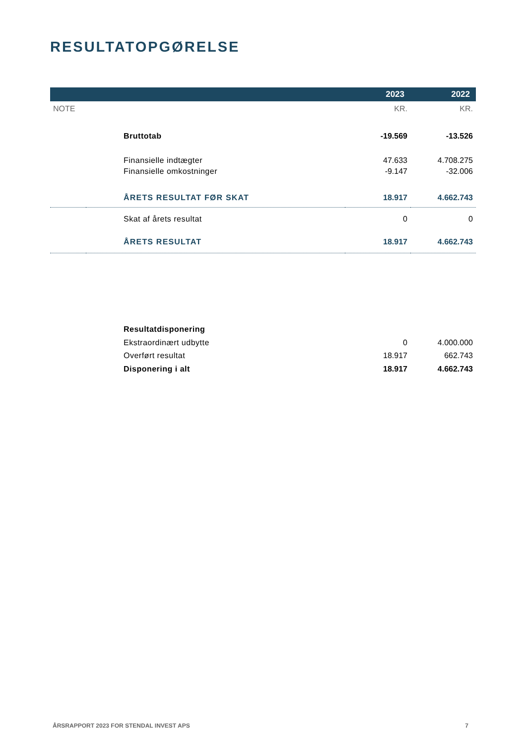RESULTATOPGØRELSE
| | | 2023 | 2022 |
| --- | --- | --- | --- |
| NOTE | | KR. | KR. |
| | Bruttotab | -19.569 | -13.526 |
| | Finansielle indtægter | 47.633 | 4.708.275 |
| | Finansielle omkostninger | -9.147 | -32.006 |
| | ÅRETS RESULTAT FØR SKAT | 18.917 | 4.662.743 |
| | Skat af årets resultat | 0 | 0 |
| | ÅRETS RESULTAT | 18.917 | 4.662.743 |
| | Resultatdisponering | | |
| | Ekstraordinært udbytte | 0 | 4.000.000 |
| | Overført resultat | 18.917 | 662.743 |
| | Disponering i alt | 18.917 | 4.662.743 |
ÅRSRAPPORT 2023 FOR STENDAL INVEST APS 7